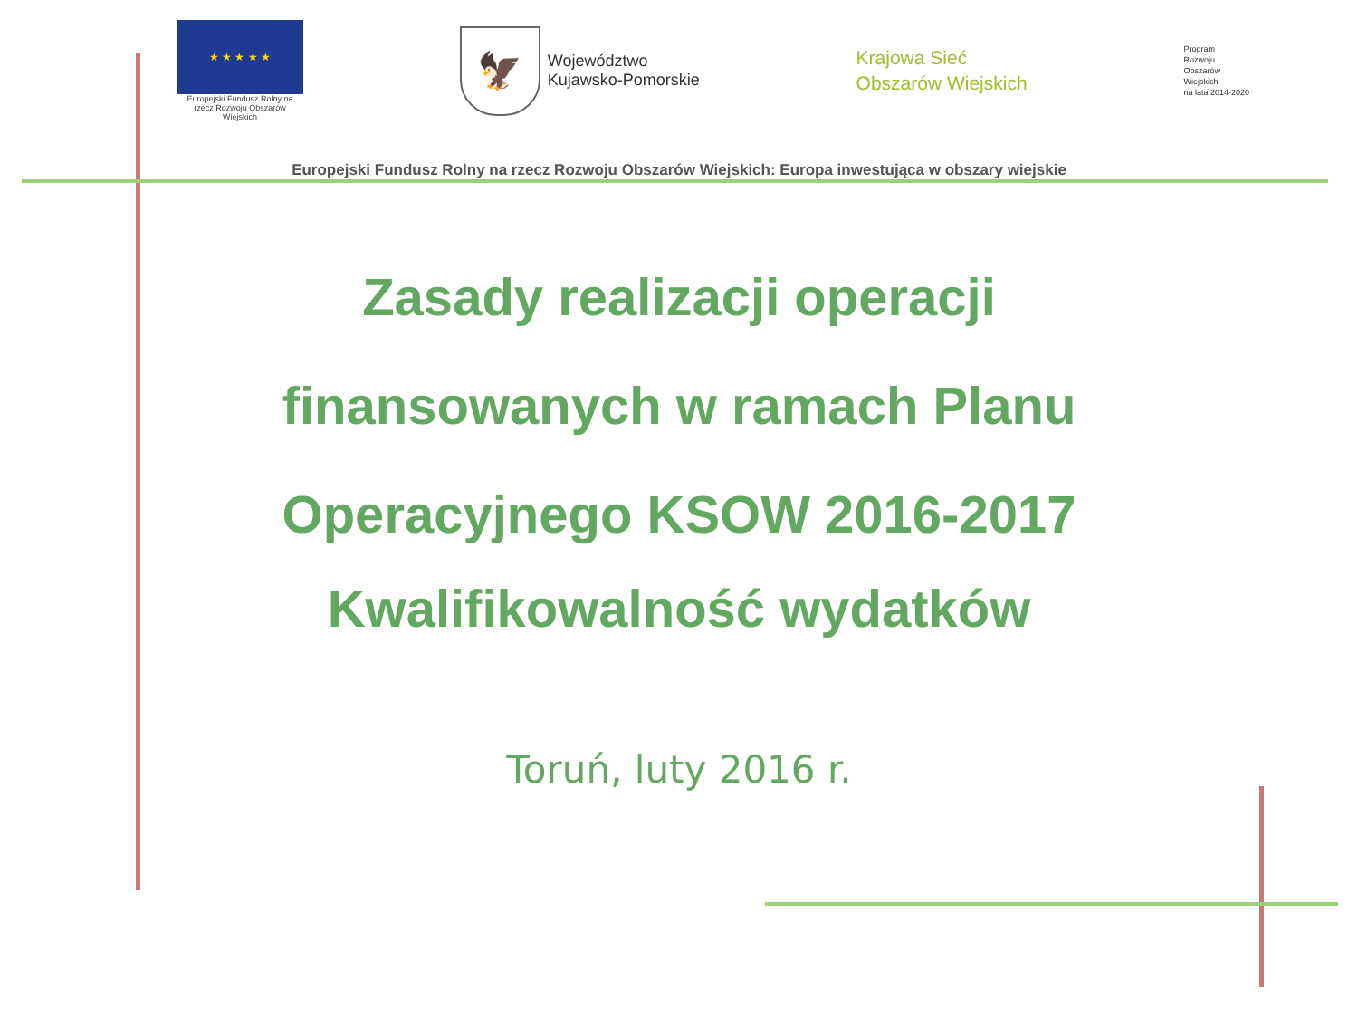★ ★ ★ ★ ★
Europejski Fundusz Rolny na rzecz Rozwoju Obszarów Wiejskich
🦅
Województwo
Kujawsko-Pomorskie
Krajowa Sieć
Obszarów Wiejskich
Program
Rozwoju
Obszarów
Wiejskich
na lata 2014-2020
Europejski Fundusz Rolny na rzecz Rozwoju Obszarów Wiejskich: Europa inwestująca w obszary wiejskie
Zasady realizacji operacji
finansowanych w ramach Planu
Operacyjnego KSOW 2016-2017
Kwalifikowalność wydatków
Toruń, luty 2016 r.